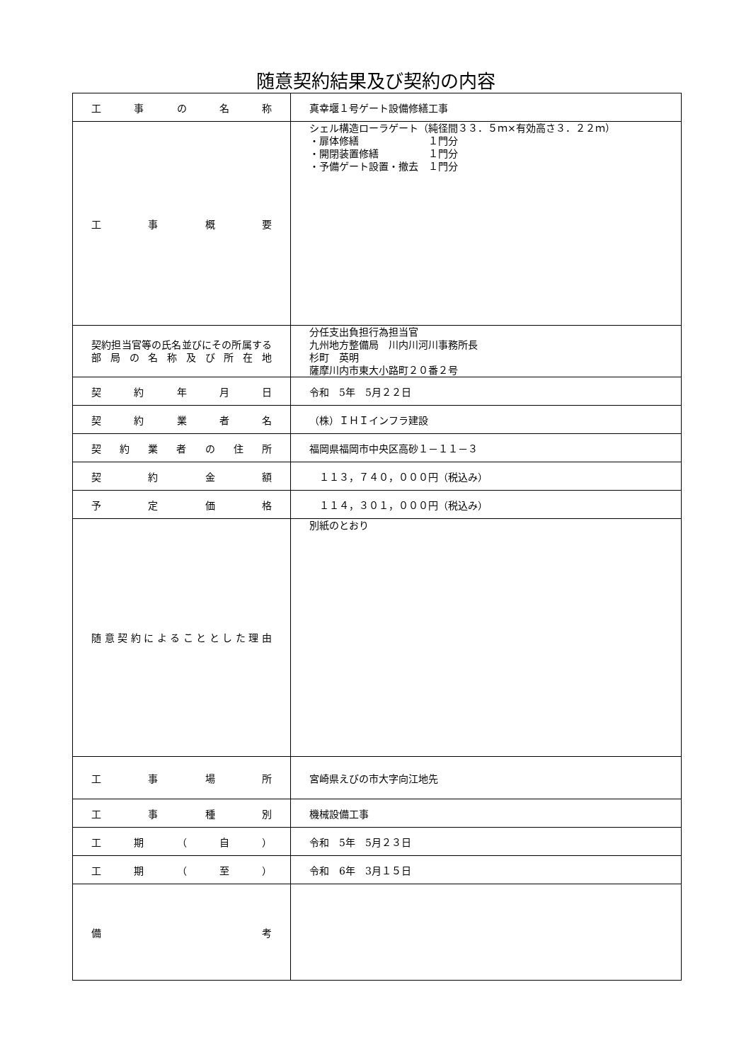随意契約結果及び契約の内容
| 工事の名称 | 真幸堰１号ゲート設備修繕工事 |
| 工事概要 | シェル構造ローラゲート（純径間３３．５ｍ×有効高さ３．２２ｍ） ・扉体修繕 １門分 ・開閉装置修繕 １門分 ・予備ゲート設置・撤去 １門分 |
| 契約担当官等の氏名並びにその所属する部局の名称及び所在地 | 分任支出負担行為担当官 九州地方整備局 川内川河川事務所長 杉町 英明 薩摩川内市東大小路町２０番２号 |
| 契約年月日 | 令和 5年 5月２２日 |
| 契約業者名 | （株）ＩＨＩインフラ建設 |
| 契約業者の住所 | 福岡県福岡市中央区高砂１－１１－３ |
| 契約金額 | １１３，７４０，０００円（税込み） |
| 予定価格 | １１４，３０１，０００円（税込み） |
| 随意契約によることとした理由 | 別紙のとおり |
| 工事場所 | 宮崎県えびの市大字向江地先 |
| 工事種別 | 機械設備工事 |
| 工期（自） | 令和 5年 5月２３日 |
| 工期（至） | 令和 6年 3月１５日 |
| 備考 | |